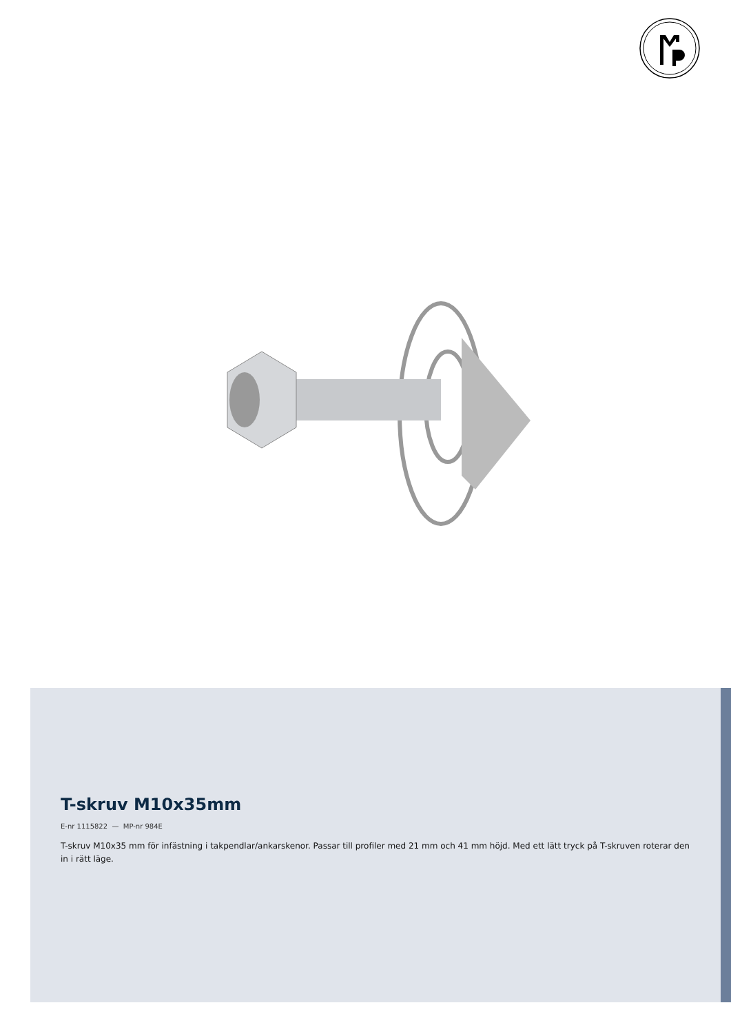T-skruv M10x35mm
E-nr 1115822 — MP-nr 984E
T-skruv M10x35 mm för infästning i takpendlar/ankarskenor. Passar till profiler med 21 mm och 41 mm höjd. Med ett lätt tryck på T-skruven roterar den in i rätt läge.